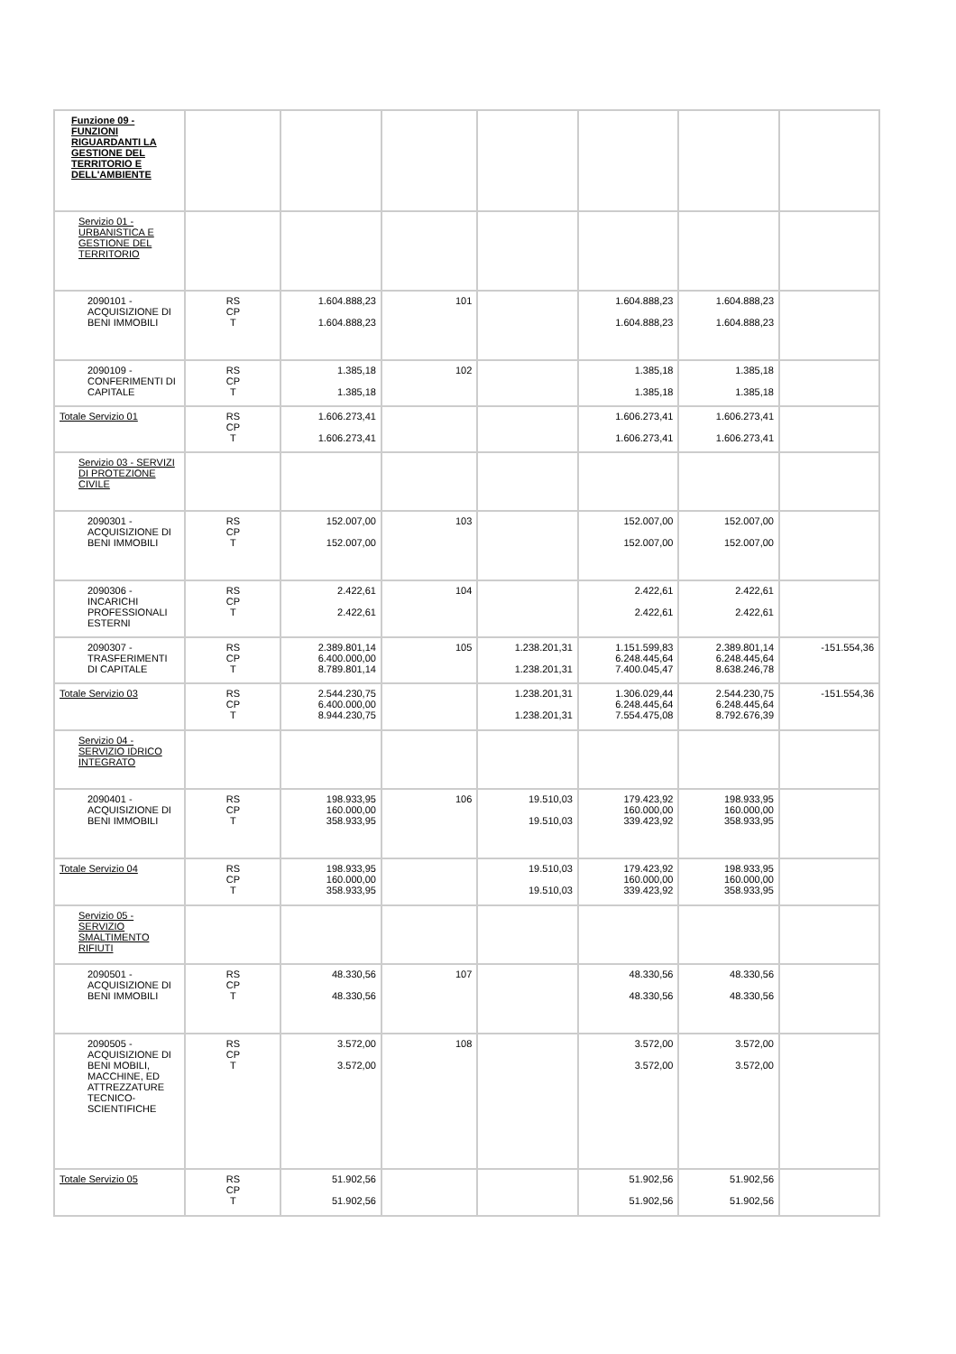| Funzione 09 - FUNZIONI RIGUARDANTI LA GESTIONE DEL TERRITORIO E DELL'AMBIENTE | | | | | | | |
| Servizio 01 - URBANISTICA E GESTIONE DEL TERRITORIO | | | | | | | |
| 2090101 - ACQUISIZIONE DI BENI IMMOBILI | RS CP T | 1.604.888,23 1.604.888,23 | 101 | | 1.604.888,23 1.604.888,23 | 1.604.888,23 1.604.888,23 | |
| 2090109 - CONFERIMENTI DI CAPITALE | RS CP T | 1.385,18 1.385,18 | 102 | | 1.385,18 1.385,18 | 1.385,18 1.385,18 | |
| Totale Servizio 01 | RS CP T | 1.606.273,41 1.606.273,41 | | | 1.606.273,41 1.606.273,41 | 1.606.273,41 1.606.273,41 | |
| Servizio 03 - SERVIZI DI PROTEZIONE CIVILE | | | | | | | |
| 2090301 - ACQUISIZIONE DI BENI IMMOBILI | RS CP T | 152.007,00 152.007,00 | 103 | | 152.007,00 152.007,00 | 152.007,00 152.007,00 | |
| 2090306 - INCARICHI PROFESSIONALI ESTERNI | RS CP T | 2.422,61 2.422,61 | 104 | | 2.422,61 2.422,61 | 2.422,61 2.422,61 | |
| 2090307 - TRASFERIMENTI DI CAPITALE | RS CP T | 2.389.801,14 6.400.000,00 8.789.801,14 | 105 | 1.238.201,31 1.238.201,31 | 1.151.599,83 6.248.445,64 7.400.045,47 | 2.389.801,14 6.248.445,64 8.638.246,78 | -151.554,36 |
| Totale Servizio 03 | RS CP T | 2.544.230,75 6.400.000,00 8.944.230,75 | | 1.238.201,31 1.238.201,31 | 1.306.029,44 6.248.445,64 7.554.475,08 | 2.544.230,75 6.248.445,64 8.792.676,39 | -151.554,36 |
| Servizio 04 - SERVIZIO IDRICO INTEGRATO | | | | | | | |
| 2090401 - ACQUISIZIONE DI BENI IMMOBILI | RS CP T | 198.933,95 160.000,00 358.933,95 | 106 | 19.510,03 19.510,03 | 179.423,92 160.000,00 339.423,92 | 198.933,95 160.000,00 358.933,95 | |
| Totale Servizio 04 | RS CP T | 198.933,95 160.000,00 358.933,95 | | 19.510,03 19.510,03 | 179.423,92 160.000,00 339.423,92 | 198.933,95 160.000,00 358.933,95 | |
| Servizio 05 - SERVIZIO SMALTIMENTO RIFIUTI | | | | | | | |
| 2090501 - ACQUISIZIONE DI BENI IMMOBILI | RS CP T | 48.330,56 48.330,56 | 107 | | 48.330,56 48.330,56 | 48.330,56 48.330,56 | |
| 2090505 - ACQUISIZIONE DI BENI MOBILI, MACCHINE, ED ATTREZZATURE TECNICO-SCIENTIFICHE | RS CP T | 3.572,00 3.572,00 | 108 | | 3.572,00 3.572,00 | 3.572,00 3.572,00 | |
| Totale Servizio 05 | RS CP T | 51.902,56 51.902,56 | | | 51.902,56 51.902,56 | 51.902,56 51.902,56 | |